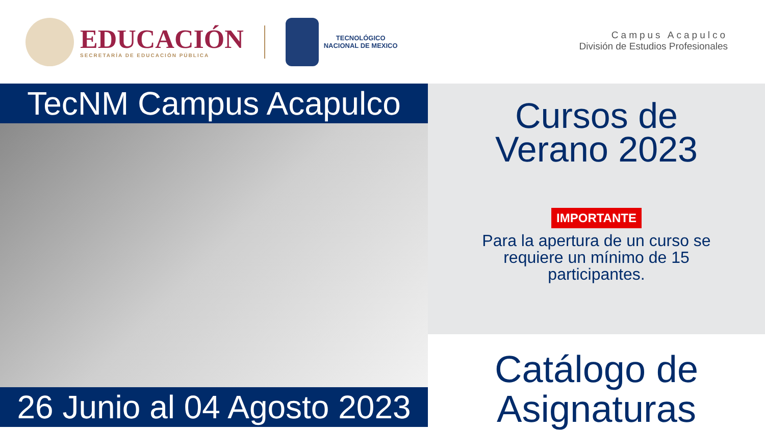EDUCACIÓN
SECRETARÍA DE EDUCACIÓN PÚBLICA
TECNOLÓGICO
NACIONAL DE MEXICO
Campus Acapulco
División de Estudios Profesionales
TecNM Campus Acapulco
26 Junio al 04 Agosto 2023
Cursos de
Verano 2023
IMPORTANTE
Para la apertura de un curso se requiere un mínimo de 15 participantes.
Catálogo de
Asignaturas